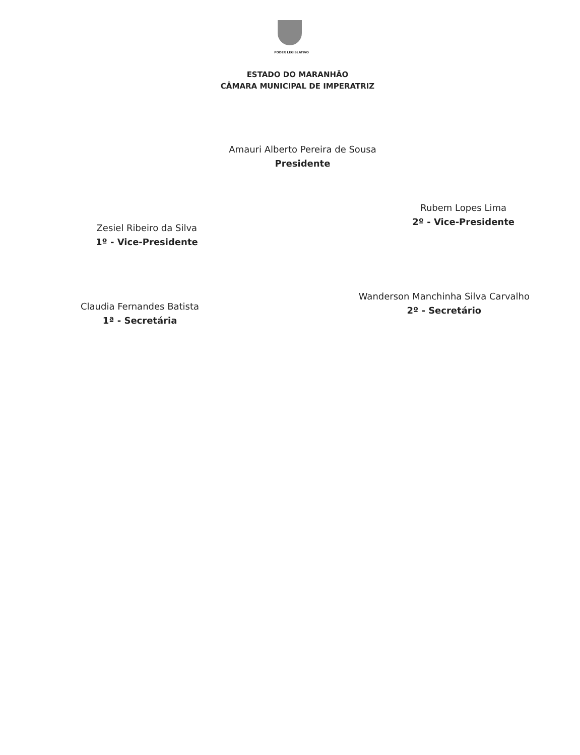PODER LEGISLATIVO
ESTADO DO MARANHÃO
CÂMARA MUNICIPAL DE IMPERATRIZ
Amauri Alberto Pereira de Sousa
Presidente
Zesiel Ribeiro da Silva
1º - Vice-Presidente
Rubem Lopes Lima
2º - Vice-Presidente
Claudia Fernandes Batista
1ª - Secretária
Wanderson Manchinha Silva Carvalho
2º - Secretário